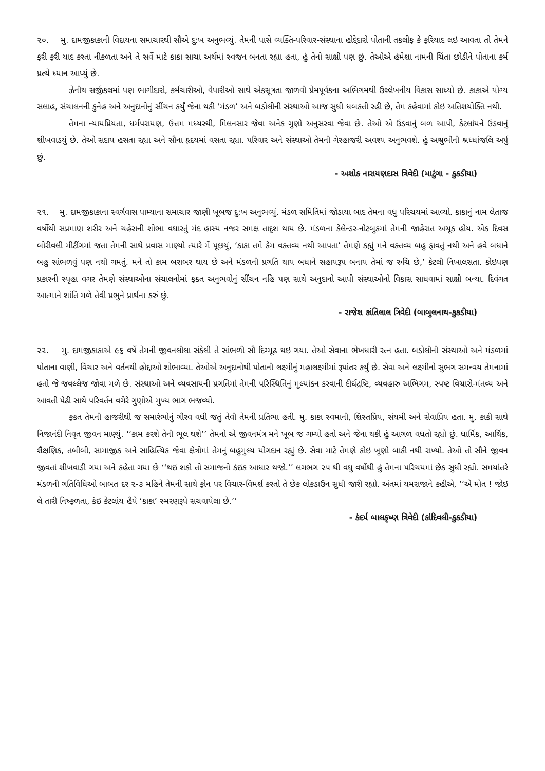૨૦. મુ. દામજીકાકાની વિદાયના સમાચારથી સૌએ દુ:ખ અનુભવ્યું. તેમની પાસે વ્યક્તિ-પરિવાર-સંસ્થાના હોદ્દેદારો પોતાની તકલીફ કે ફરિયાદ લઇ આવતા તો તેમને ફરી ફરી યાદ કરતા નીકળતા અને તે સર્વે માટે કાકા સાચા અર્થમાં સ્વજન બનતા રહ્યા હતા, હું તેનો સાક્ષી પણ છું. તેઓએ હંમેશા નામની ચિંતા છોડીને પોતાના કર્મ પ્રત્યે ધ્યાન આપ્યું છે.
ઝેનીથ સર્જીકલમાં પણ ભાગીદારો, કર્મચારીઓ, વેપારીઓ સાથે એકસૂત્રતા જાળવી પ્રેમપૂર્વકના અભિગમથી ઉલ્લેખનીય વિકાસ સાધ્યો છે. કાકાએ યોગ્ય સલાહ, સંચાલનની કુનેહ અને અનુદાનોનું સીંચન કર્યું જેના થકી ‘મંડળ’ અને બડોલીની સંસ્થાઓ આજ સુધી ધબકતી રહી છે, તેમ કહેવામાં કોઇ અતિશયોક્તિ નથી.
તેમના ન્યાયપ્રિયતા, ધર્મપરાયણ, ઉત્તમ મધ્યસ્થી, મિલનસાર જેવા અનેક ગુણો અનુસરવા જેવા છે. તેઓ એ ઉડવાનું બળ આપી, કેટલાંયને ઉડવાનું શીખવાડયું છે. તેઓ સદાય હસતા રહ્યા અને સૌના હૃદયમાં વસતા રહ્યા. પરિવાર અને સંસ્થાઓ તેમની ગેરહાજરી અવશ્ય અનુભવશે. હું અશ્રુભીની શ્રધ્ધાંજલિ અર્પું છું.
- અશોક નારાયણદાસ ત્રિવેદી (માટુંગા - કુકડીયા)
૨૧. મુ. દામજીકાકાના સ્વર્ગવાસ પામ્યાના સમાચાર જાણી ખૂબજ દુ:ખ અનુભવ્યું. મંડળ સમિતિમાં જોડાયા બાદ તેમના વધુ પરિચયમાં આવ્યો. કાકાનું નામ લેતાજ વર્ષોથી સપ્રમાણ શરીર અને ચહેરાની શોભા વધારતું મંદ હાસ્ય નજર સમક્ષ તાદૃશ થાય છે. મંડળના કેલેન્ડર-નોટબુકમાં તેમની જાહેરાત અચૂક હોય. એક દિવસ બોરીવલી મીટીંગમાં જતા તેમની સાથે પ્રવાસ માણ્યો ત્યારે મેં પૂછયું, ‘કાકા તમે કેમ વક્તવ્ય નથી આપતા’ તેમણે કહ્યું મને વક્તવ્ય બહુ ફાવતું નથી અને હવે બધાને બહુ સાંભળવું પણ નથી ગમતું. મને તો કામ બરાબર થાય છે અને મંડળની પ્રગતિ થાય બધાને સહાયરૂપ બનાય તેમાં જ રુચિ છે,’ કેટલી નિખાલસતા. કોઇપણ પ્રકારની સ્પૃહા વગર તેમણે સંસ્થાઓના સંચાલનોમાં ફક્ત અનુભવોનું સીંચન નહિ પણ સાથે અનુદાનો આપી સંસ્થાઓનો વિકાસ સાધવામાં સાક્ષી બન્યા. દિવંગત આત્માને શાંતિ મળે તેવી પ્રભુને પ્રાર્થના કરું છું.
- રાજેશ કાંતિલાલ ત્રિવેદી (બાબુલનાથ-કુકડીયા)
૨૨. મુ. દામજીકાકાએ ૯૬ વર્ષે તેમની જીવનલીલા સંકેલી તે સાંભળી સૌ દિગ્મૂઢ થઇ ગયા. તેઓ સેવાના ભેખધારી રત્ન હતા. બડોલીની સંસ્થાઓ અને મંડળમાં પોતાના વાણી, વિચાર અને વર્તનથી હોદ્દાઓ શોભાવ્યા. તેઓએ અનુદાનોથી પોતાની લક્ષ્મીનું મહાલક્ષ્મીમાં રૂપાંતર કર્યું છે. સેવા અને લક્ષ્મીનો સુભગ સમન્વય તેમનામાં હતો જે જવલ્લેજ જોવા મળે છે. સંસ્થાઓ અને વ્યવસાયની પ્રગતિમાં તેમની પરિસ્થિતિનું મૂલ્યાંકન કરવાની દીર્ઘદ્રષ્ટિ, વ્યવહારુ અભિગમ, સ્પષ્ટ વિચારો-મંતવ્ય અને આવતી પેઢી સાથે પરિવર્તન વગેરે ગુણોએ મુખ્ય ભાગ ભજવ્યો.
ફકત તેમની હાજરીથી જ સમારંભોનું ગૌરવ વધી જતું તેવી તેમની પ્રતિભા હતી. મુ. કાકા સ્વમાની, શિસ્તપ્રિય, સંયમી અને સેવાપ્રિય હતા. મુ. કાકી સાથે નિજાનંદી નિવૃત જીવન માણ્યું. ‘‘કામ કરશે તેની ભૂલ થશે’’ તેમનો એ જીવનમંત્ર મને ખૂબ જ ગમ્યો હતો અને જેના થકી હું આગળ વધતો રહ્યો છું. ધાર્મિક, આર્થિક, શૈક્ષણિક, તબીબી, સામાજીક અને સાહિત્યિક જેવા ક્ષેત્રોમાં તેમનું બહુમુલ્ય યોગદાન રહ્યું છે. સેવા માટે તેમણે કોઇ ખૂણો બાકી નથી રાખ્યો. તેઓ તો સૌને જીવન જીવતાં શીખવાડી ગયા અને કહેતા ગયા છે ‘‘થઇ શકો તો સમાજનો કંઇક આધાર થજો.’’ લગભગ ૨૫ થી વધુ વર્ષોથી હું તેમના પરિચયમાં છેક સુધી રહ્યો. સમયાંતરે મંડળની ગતિવિધિઓ બાબત દર ૨-૩ મહિને તેમની સાથે ફોન પર વિચાર-વિમર્શ કરતો તે છેક લોકડાઉન સુધી જારી રહ્યો. અંતમાં યમરાજાને કહીએ, ‘‘એ મોત ! જોઇ લે તારી નિષ્ફળતા, કંઇ કેટલાંય હૈયે ‘કાકા’ સ્મરણરૂપે સચવાયેલા છે.’’
- કંદર્પ બાલકૃષ્ણ ત્રિવેદી (કાંદિવલી-કુકડીયા)